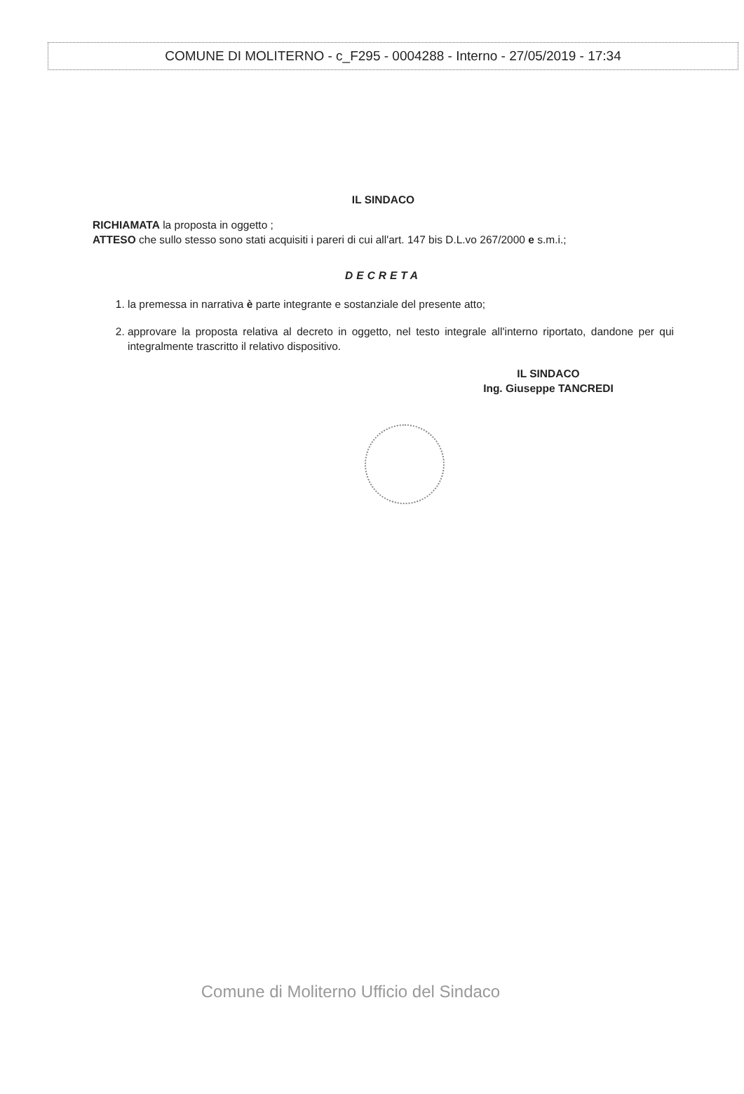COMUNE DI MOLITERNO - c_F295 - 0004288 - Interno - 27/05/2019 - 17:34
IL SINDACO
RICHIAMATA la proposta in oggetto ;
ATTESO che sullo stesso sono stati acquisiti i pareri di cui all'art. 147 bis D.L.vo 267/2000 e s.m.i.;
DECRETA
1. la premessa in narrativa è parte integrante e sostanziale del presente atto;
2. approvare la proposta relativa al decreto in oggetto, nel testo integrale all'interno riportato, dandone per qui integralmente trascritto il relativo dispositivo.
IL SINDACO
Ing. Giuseppe TANCREDI
Comune di Moliterno Ufficio del Sindaco